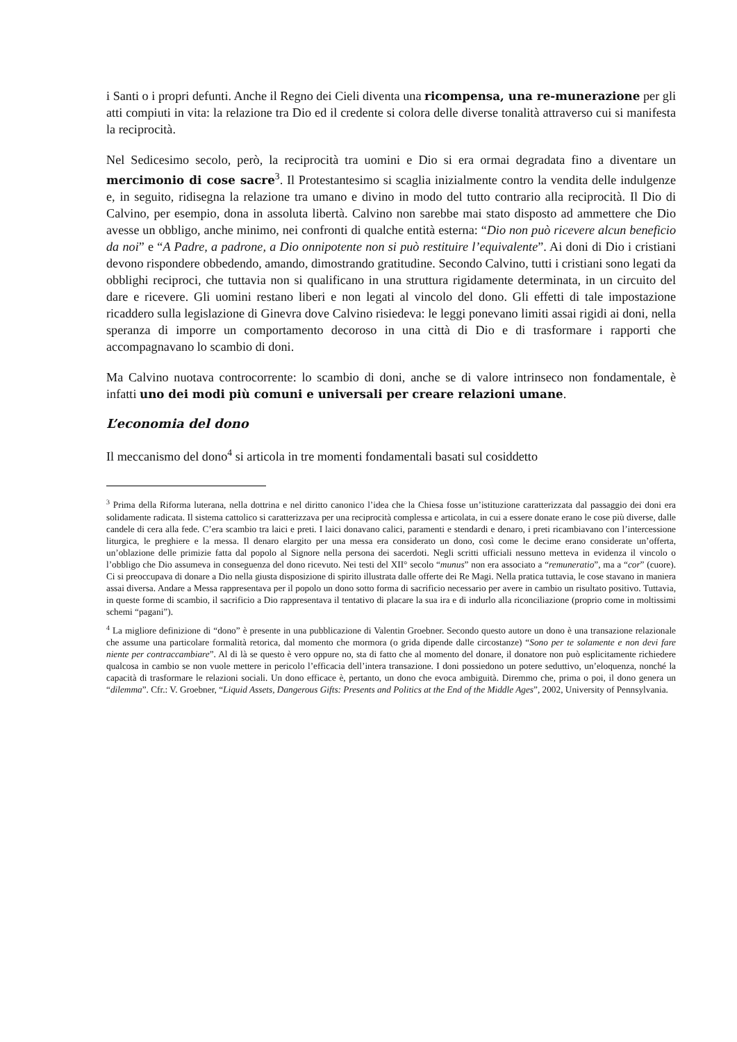i Santi o i propri defunti. Anche il Regno dei Cieli diventa una ricompensa, una re-munerazione per gli atti compiuti in vita: la relazione tra Dio ed il credente si colora delle diverse tonalità attraverso cui si manifesta la reciprocità.
Nel Sedicesimo secolo, però, la reciprocità tra uomini e Dio si era ormai degradata fino a diventare un mercimonio di cose sacre<sup>3</sup>. Il Protestantesimo si scaglia inizialmente contro la vendita delle indulgenze e, in seguito, ridisegna la relazione tra umano e divino in modo del tutto contrario alla reciprocità. Il Dio di Calvino, per esempio, dona in assoluta libertà. Calvino non sarebbe mai stato disposto ad ammettere che Dio avesse un obbligo, anche minimo, nei confronti di qualche entità esterna: “Dio non può ricevere alcun beneficio da noi” e “A Padre, a padrone, a Dio onnipotente non si può restituire l’equivalente”. Ai doni di Dio i cristiani devono rispondere obbedendo, amando, dimostrando gratitudine. Secondo Calvino, tutti i cristiani sono legati da obblighi reciproci, che tuttavia non si qualificano in una struttura rigidamente determinata, in un circuito del dare e ricevere. Gli uomini restano liberi e non legati al vincolo del dono. Gli effetti di tale impostazione ricaddero sulla legislazione di Ginevra dove Calvino risiedeva: le leggi ponevano limiti assai rigidi ai doni, nella speranza di imporre un comportamento decoroso in una città di Dio e di trasformare i rapporti che accompagnavano lo scambio di doni.
Ma Calvino nuotava controcorrente: lo scambio di doni, anche se di valore intrinseco non fondamentale, è infatti uno dei modi più comuni e universali per creare relazioni umane.
L’economia del dono
Il meccanismo del dono<sup>4</sup> si articola in tre momenti fondamentali basati sul cosiddetto
<sup>3</sup> Prima della Riforma luterana, nella dottrina e nel diritto canonico l’idea che la Chiesa fosse un’istituzione caratterizzata dal passaggio dei doni era solidamente radicata. Il sistema cattolico si caratterizzava per una reciprocità complessa e articolata, in cui a essere donate erano le cose più diverse, dalle candele di cera alla fede. C’era scambio tra laici e preti. I laici donavano calici, paramenti e stendardi e denaro, i preti ricambiavano con l’intercessione liturgica, le preghiere e la messa. Il denaro elargito per una messa era considerato un dono, così come le decime erano considerate un’offerta, un’oblazione delle primizie fatta dal popolo al Signore nella persona dei sacerdoti. Negli scritti ufficiali nessuno metteva in evidenza il vincolo o l’obbligo che Dio assumeva in conseguenza del dono ricevuto. Nei testi del XII° secolo “munus” non era associato a “remuneratio”, ma a “cor” (cuore). Ci si preoccupava di donare a Dio nella giusta disposizione di spirito illustrata dalle offerte dei Re Magi. Nella pratica tuttavia, le cose stavano in maniera assai diversa. Andare a Messa rappresentava per il popolo un dono sotto forma di sacrificio necessario per avere in cambio un risultato positivo. Tuttavia, in queste forme di scambio, il sacrificio a Dio rappresentava il tentativo di placare la sua ira e di indurlo alla riconciliazione (proprio come in moltissimi schemi “pagani”).
<sup>4</sup> La migliore definizione di “dono” è presente in una pubblicazione di Valentin Groebner. Secondo questo autore un dono è una transazione relazionale che assume una particolare formalità retorica, dal momento che mormora (o grida dipende dalle circostanze) “Sono per te solamente e non devi fare niente per contraccambiare”. Al di là se questo è vero oppure no, sta di fatto che al momento del donare, il donatore non può esplicitamente richiedere qualcosa in cambio se non vuole mettere in pericolo l’efficacia dell’intera transazione. I doni possiedono un potere seduttivo, un’eloquenza, nonché la capacità di trasformare le relazioni sociali. Un dono efficace è, pertanto, un dono che evoca ambiguità. Diremmo che, prima o poi, il dono genera un “dilemma”. Cfr.: V. Groebner, “Liquid Assets, Dangerous Gifts: Presents and Politics at the End of the Middle Ages”, 2002, University of Pennsylvania.